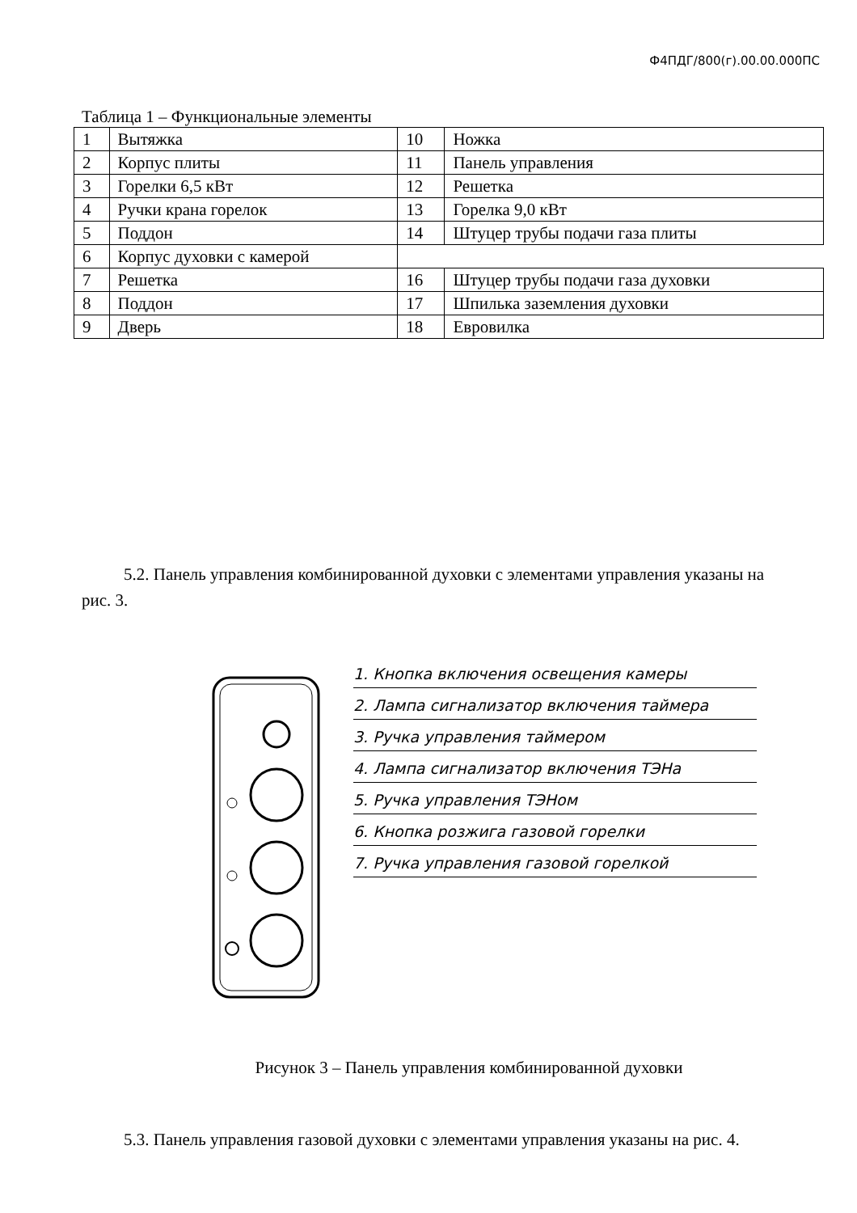Ф4ПДГ/800(г).00.00.000ПС
Таблица 1 – Функциональные элементы
| 1 | Вытяжка | 10 | Ножка |
| 2 | Корпус плиты | 11 | Панель управления |
| 3 | Горелки 6,5 кВт | 12 | Решетка |
| 4 | Ручки крана горелок | 13 | Горелка 9,0 кВт |
| 5 | Поддон | 14 | Штуцер трубы подачи газа плиты |
| 6 | Корпус духовки с камерой | | |
| 7 | Решетка | 16 | Штуцер трубы подачи газа духовки |
| 8 | Поддон | 17 | Шпилька заземления духовки |
| 9 | Дверь | 18 | Евровилка |
5.2. Панель управления комбинированной духовки с элементами управления указаны на рис. 3.
1. Кнопка включения освещения камеры
2. Лампа сигнализатор включения таймера
3. Ручка управления таймером
4. Лампа сигнализатор включения ТЭНа
5. Ручка управления ТЭНом
6. Кнопка розжига газовой горелки
7. Ручка управления газовой горелкой
Рисунок 3 – Панель управления комбинированной духовки
5.3. Панель управления газовой духовки с элементами управления указаны на рис. 4.